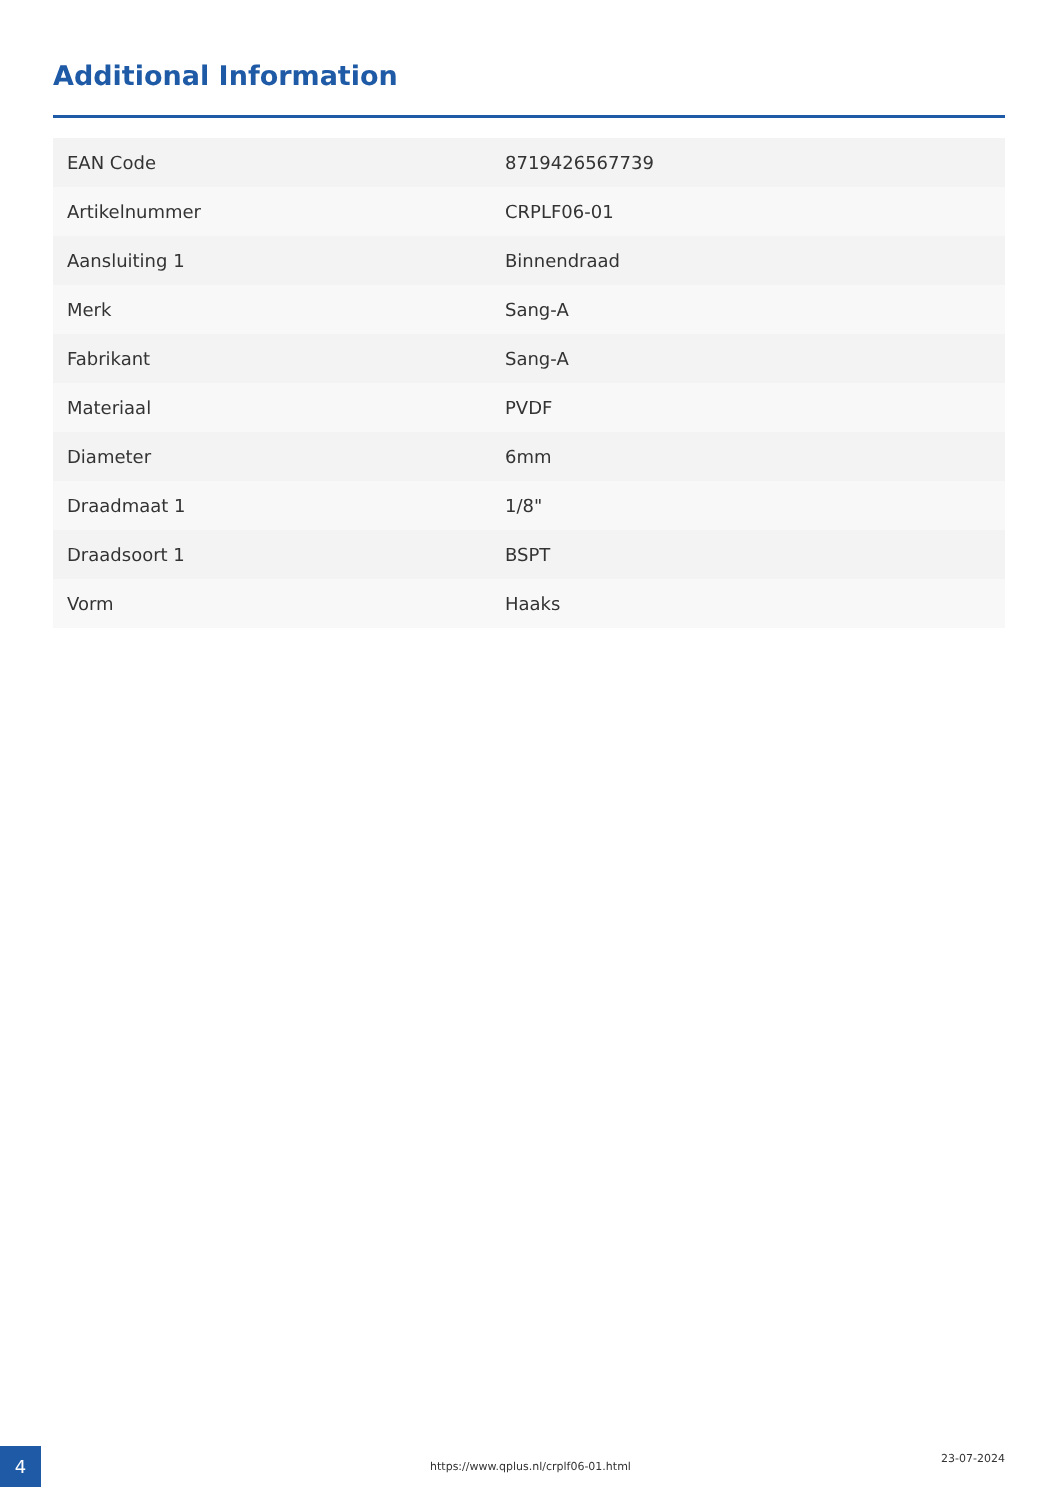Additional Information
| EAN Code | 8719426567739 |
| Artikelnummer | CRPLF06-01 |
| Aansluiting 1 | Binnendraad |
| Merk | Sang-A |
| Fabrikant | Sang-A |
| Materiaal | PVDF |
| Diameter | 6mm |
| Draadmaat 1 | 1/8" |
| Draadsoort 1 | BSPT |
| Vorm | Haaks |
4 https://www.qplus.nl/crplf06-01.html
23-07-2024